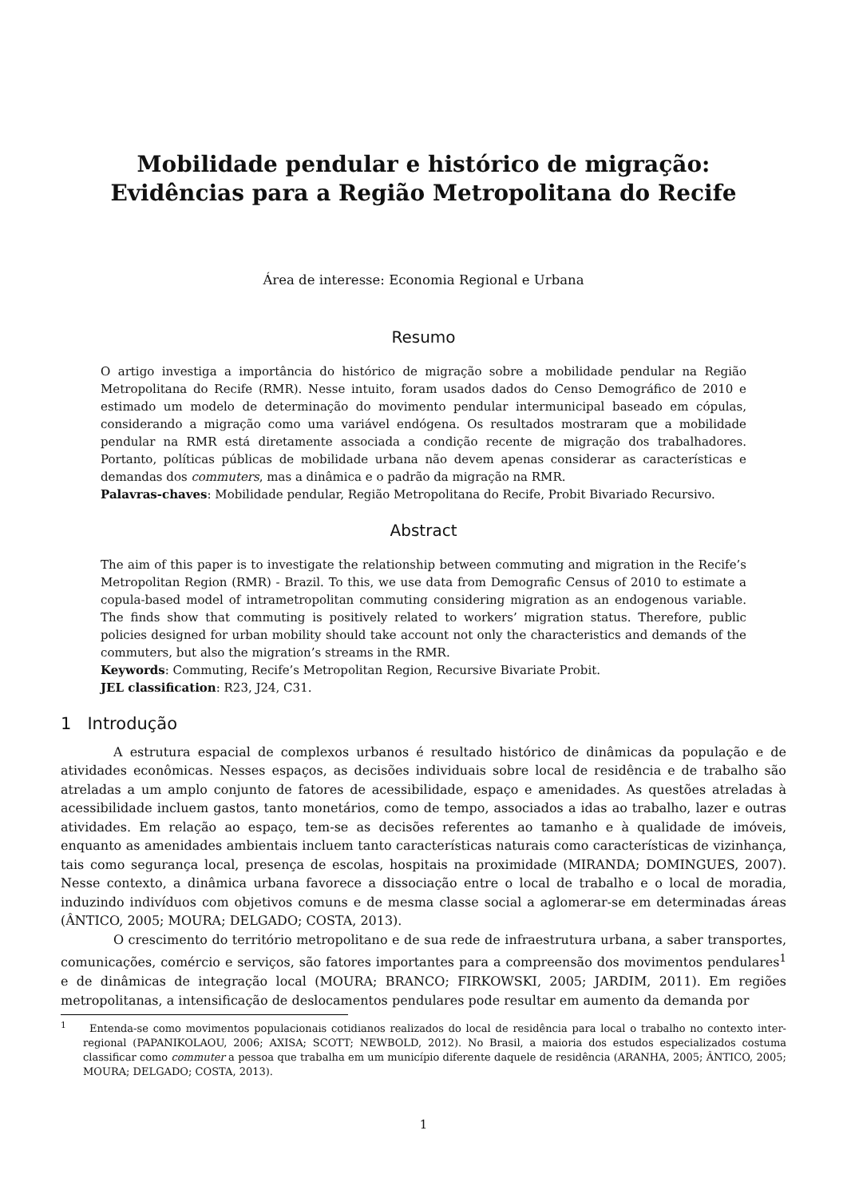Mobilidade pendular e histórico de migração:
Evidências para a Região Metropolitana do Recife
Área de interesse: Economia Regional e Urbana
Resumo
O artigo investiga a importância do histórico de migração sobre a mobilidade pendular na Região Metropolitana do Recife (RMR). Nesse intuito, foram usados dados do Censo Demográfico de 2010 e estimado um modelo de determinação do movimento pendular intermunicipal baseado em cópulas, considerando a migração como uma variável endógena. Os resultados mostraram que a mobilidade pendular na RMR está diretamente associada a condição recente de migração dos trabalhadores. Portanto, políticas públicas de mobilidade urbana não devem apenas considerar as características e demandas dos commuters, mas a dinâmica e o padrão da migração na RMR.
Palavras-chaves: Mobilidade pendular, Região Metropolitana do Recife, Probit Bivariado Recursivo.
Abstract
The aim of this paper is to investigate the relationship between commuting and migration in the Recife’s Metropolitan Region (RMR) - Brazil. To this, we use data from Demografic Census of 2010 to estimate a copula-based model of intrametropolitan commuting considering migration as an endogenous variable. The finds show that commuting is positively related to workers’ migration status. Therefore, public policies designed for urban mobility should take account not only the characteristics and demands of the commuters, but also the migration’s streams in the RMR.
Keywords: Commuting, Recife’s Metropolitan Region, Recursive Bivariate Probit.
JEL classification: R23, J24, C31.
1 Introdução
A estrutura espacial de complexos urbanos é resultado histórico de dinâmicas da população e de atividades econômicas. Nesses espaços, as decisões individuais sobre local de residência e de trabalho são atreladas a um amplo conjunto de fatores de acessibilidade, espaço e amenidades. As questões atreladas à acessibilidade incluem gastos, tanto monetários, como de tempo, associados a idas ao trabalho, lazer e outras atividades. Em relação ao espaço, tem-se as decisões referentes ao tamanho e à qualidade de imóveis, enquanto as amenidades ambientais incluem tanto características naturais como características de vizinhança, tais como segurança local, presença de escolas, hospitais na proximidade (MIRANDA; DOMINGUES, 2007). Nesse contexto, a dinâmica urbana favorece a dissociação entre o local de trabalho e o local de moradia, induzindo indivíduos com objetivos comuns e de mesma classe social a aglomerar-se em determinadas áreas (ÂNTICO, 2005; MOURA; DELGADO; COSTA, 2013).
O crescimento do território metropolitano e de sua rede de infraestrutura urbana, a saber transportes, comunicações, comércio e serviços, são fatores importantes para a compreensão dos movimentos pendulares<sup>1</sup> e de dinâmicas de integração local (MOURA; BRANCO; FIRKOWSKI, 2005; JARDIM, 2011). Em regiões metropolitanas, a intensificação de deslocamentos pendulares pode resultar em aumento da demanda por
<sup>1</sup> Entenda-se como movimentos populacionais cotidianos realizados do local de residência para local o trabalho no contexto inter-regional (PAPANIKOLAOU, 2006; AXISA; SCOTT; NEWBOLD, 2012). No Brasil, a maioria dos estudos especializados costuma classificar como commuter a pessoa que trabalha em um município diferente daquele de residência (ARANHA, 2005; ÂNTICO, 2005; MOURA; DELGADO; COSTA, 2013).
1